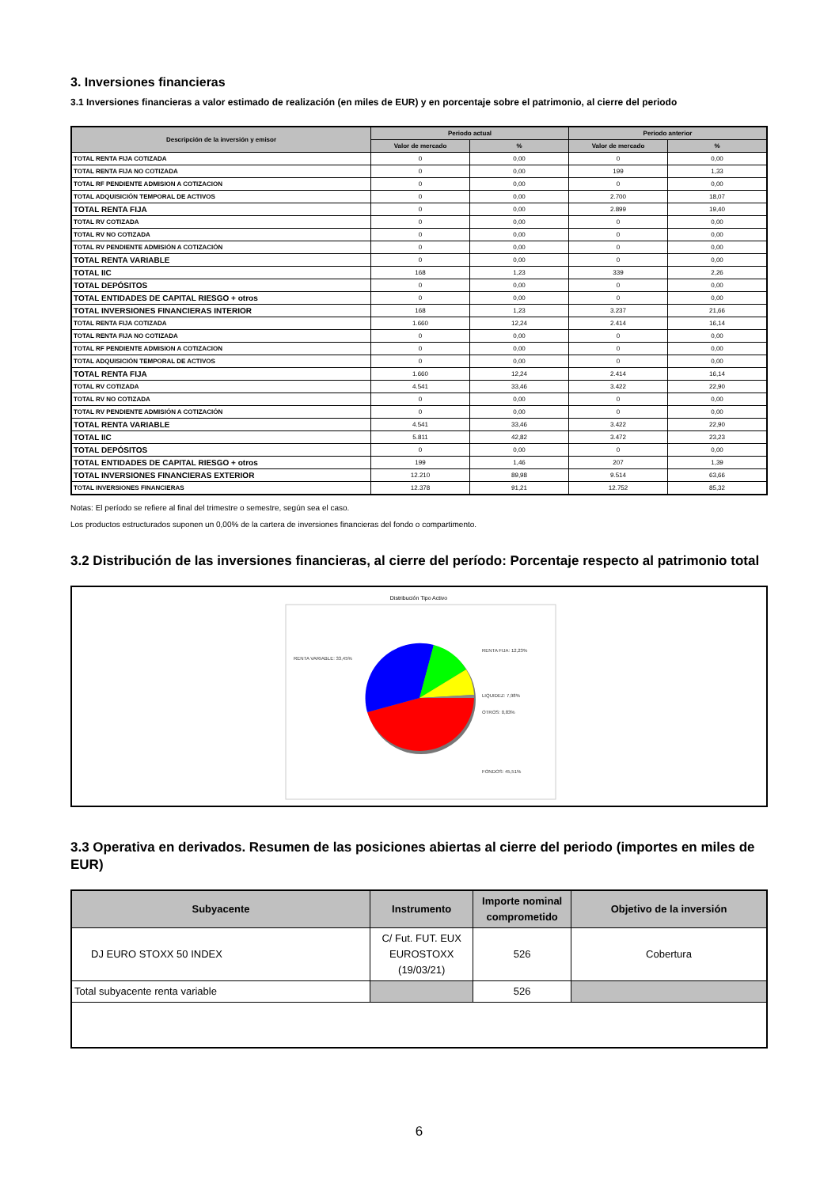3. Inversiones financieras
3.1 Inversiones financieras a valor estimado de realización (en miles de EUR) y en porcentaje sobre el patrimonio, al cierre del periodo
| Descripción de la inversión y emisor | Periodo actual | | Periodo anterior | |
| --- | --- | --- | --- | --- |
| | Valor de mercado | % | Valor de mercado | % |
| TOTAL RENTA FIJA COTIZADA | 0 | 0,00 | 0 | 0,00 |
| TOTAL RENTA FIJA NO COTIZADA | 0 | 0,00 | 199 | 1,33 |
| TOTAL RF PENDIENTE ADMISION A COTIZACION | 0 | 0,00 | 0 | 0,00 |
| TOTAL ADQUISICIÓN TEMPORAL DE ACTIVOS | 0 | 0,00 | 2.700 | 18,07 |
| TOTAL RENTA FIJA | 0 | 0,00 | 2.899 | 19,40 |
| TOTAL RV COTIZADA | 0 | 0,00 | 0 | 0,00 |
| TOTAL RV NO COTIZADA | 0 | 0,00 | 0 | 0,00 |
| TOTAL RV PENDIENTE ADMISIÓN A COTIZACIÓN | 0 | 0,00 | 0 | 0,00 |
| TOTAL RENTA VARIABLE | 0 | 0,00 | 0 | 0,00 |
| TOTAL IIC | 168 | 1,23 | 339 | 2,26 |
| TOTAL DEPÓSITOS | 0 | 0,00 | 0 | 0,00 |
| TOTAL ENTIDADES DE CAPITAL RIESGO + otros | 0 | 0,00 | 0 | 0,00 |
| TOTAL INVERSIONES FINANCIERAS INTERIOR | 168 | 1,23 | 3.237 | 21,66 |
| TOTAL RENTA FIJA COTIZADA | 1.660 | 12,24 | 2.414 | 16,14 |
| TOTAL RENTA FIJA NO COTIZADA | 0 | 0,00 | 0 | 0,00 |
| TOTAL RF PENDIENTE ADMISION A COTIZACION | 0 | 0,00 | 0 | 0,00 |
| TOTAL ADQUISICIÓN TEMPORAL DE ACTIVOS | 0 | 0,00 | 0 | 0,00 |
| TOTAL RENTA FIJA | 1.660 | 12,24 | 2.414 | 16,14 |
| TOTAL RV COTIZADA | 4.541 | 33,46 | 3.422 | 22,90 |
| TOTAL RV NO COTIZADA | 0 | 0,00 | 0 | 0,00 |
| TOTAL RV PENDIENTE ADMISIÓN A COTIZACIÓN | 0 | 0,00 | 0 | 0,00 |
| TOTAL RENTA VARIABLE | 4.541 | 33,46 | 3.422 | 22,90 |
| TOTAL IIC | 5.811 | 42,82 | 3.472 | 23,23 |
| TOTAL DEPÓSITOS | 0 | 0,00 | 0 | 0,00 |
| TOTAL ENTIDADES DE CAPITAL RIESGO + otros | 199 | 1,46 | 207 | 1,39 |
| TOTAL INVERSIONES FINANCIERAS EXTERIOR | 12.210 | 89,98 | 9.514 | 63,66 |
| TOTAL INVERSIONES FINANCIERAS | 12.378 | 91,21 | 12.752 | 85,32 |
Notas: El período se refiere al final del trimestre o semestre, según sea el caso.
Los productos estructurados suponen un 0,00% de la cartera de inversiones financieras del fondo o compartimento.
3.2 Distribución de las inversiones financieras, al cierre del período: Porcentaje respecto al patrimonio total
Distribución Tipo Activo
RENTA VARIABLE: 33,45%
RENTA FIJA: 12,23%
LIQUIDEZ: 7,98%
OTROS: 0,83%
FONDOS: 45,51%
3.3 Operativa en derivados. Resumen de las posiciones abiertas al cierre del periodo (importes en miles de EUR)
| Subyacente | Instrumento | Importe nominal comprometido | Objetivo de la inversión |
| --- | --- | --- | --- |
| DJ EURO STOXX 50 INDEX | C/ Fut. FUT. EUX EUROSTOXX (19/03/21) | 526 | Cobertura |
| Total subyacente renta variable | | 526 | |
6